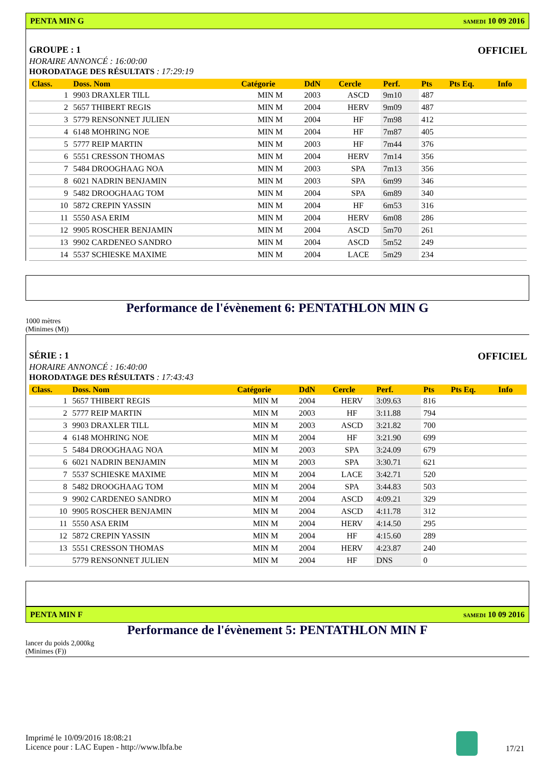PENTA MIN G SAMEDI 10 09 2016
GROUPE : 1 OFFICIEL
HORAIRE ANNONCÉ : 16:00:00
HORODATAGE DES RÉSULTATS : 17:29:19
| Class. | Doss. Nom | Catégorie | DdN | Cercle | Perf. | Pts | Pts Eq. | Info |
| --- | --- | --- | --- | --- | --- | --- | --- | --- |
| 1 | 9903 DRAXLER TILL | MIN M | 2003 | ASCD | 9m10 | 487 | | |
| 2 | 5657 THIBERT REGIS | MIN M | 2004 | HERV | 9m09 | 487 | | |
| 3 | 5779 RENSONNET JULIEN | MIN M | 2004 | HF | 7m98 | 412 | | |
| 4 | 6148 MOHRING NOE | MIN M | 2004 | HF | 7m87 | 405 | | |
| 5 | 5777 REIP MARTIN | MIN M | 2003 | HF | 7m44 | 376 | | |
| 6 | 5551 CRESSON THOMAS | MIN M | 2004 | HERV | 7m14 | 356 | | |
| 7 | 5484 DROOGHAAG NOA | MIN M | 2003 | SPA | 7m13 | 356 | | |
| 8 | 6021 NADRIN BENJAMIN | MIN M | 2003 | SPA | 6m99 | 346 | | |
| 9 | 5482 DROOGHAAG TOM | MIN M | 2004 | SPA | 6m89 | 340 | | |
| 10 | 5872 CREPIN YASSIN | MIN M | 2004 | HF | 6m53 | 316 | | |
| 11 | 5550 ASA ERIM | MIN M | 2004 | HERV | 6m08 | 286 | | |
| 12 | 9905 ROSCHER BENJAMIN | MIN M | 2004 | ASCD | 5m70 | 261 | | |
| 13 | 9902 CARDENEO SANDRO | MIN M | 2004 | ASCD | 5m52 | 249 | | |
| 14 | 5537 SCHIESKE MAXIME | MIN M | 2004 | LACE | 5m29 | 234 | | |
Performance de l'évènement 6: PENTATHLON MIN G
1000 mètres
(Minimes (M))
SÉRIE : 1 OFFICIEL
HORAIRE ANNONCÉ : 16:40:00
HORODATAGE DES RÉSULTATS : 17:43:43
| Class. | Doss. Nom | Catégorie | DdN | Cercle | Perf. | Pts | Pts Eq. | Info |
| --- | --- | --- | --- | --- | --- | --- | --- | --- |
| 1 | 5657 THIBERT REGIS | MIN M | 2004 | HERV | 3:09.63 | 816 | | |
| 2 | 5777 REIP MARTIN | MIN M | 2003 | HF | 3:11.88 | 794 | | |
| 3 | 9903 DRAXLER TILL | MIN M | 2003 | ASCD | 3:21.82 | 700 | | |
| 4 | 6148 MOHRING NOE | MIN M | 2004 | HF | 3:21.90 | 699 | | |
| 5 | 5484 DROOGHAAG NOA | MIN M | 2003 | SPA | 3:24.09 | 679 | | |
| 6 | 6021 NADRIN BENJAMIN | MIN M | 2003 | SPA | 3:30.71 | 621 | | |
| 7 | 5537 SCHIESKE MAXIME | MIN M | 2004 | LACE | 3:42.71 | 520 | | |
| 8 | 5482 DROOGHAAG TOM | MIN M | 2004 | SPA | 3:44.83 | 503 | | |
| 9 | 9902 CARDENEO SANDRO | MIN M | 2004 | ASCD | 4:09.21 | 329 | | |
| 10 | 9905 ROSCHER BENJAMIN | MIN M | 2004 | ASCD | 4:11.78 | 312 | | |
| 11 | 5550 ASA ERIM | MIN M | 2004 | HERV | 4:14.50 | 295 | | |
| 12 | 5872 CREPIN YASSIN | MIN M | 2004 | HF | 4:15.60 | 289 | | |
| 13 | 5551 CRESSON THOMAS | MIN M | 2004 | HERV | 4:23.87 | 240 | | |
| | 5779 RENSONNET JULIEN | MIN M | 2004 | HF | DNS | 0 | | |
PENTA MIN F SAMEDI 10 09 2016
Performance de l'évènement 5: PENTATHLON MIN F
lancer du poids 2,000kg
(Minimes (F))
Imprimé le 10/09/2016 18:08:21
Licence pour : LAC Eupen - http://www.lbfa.be
17/21